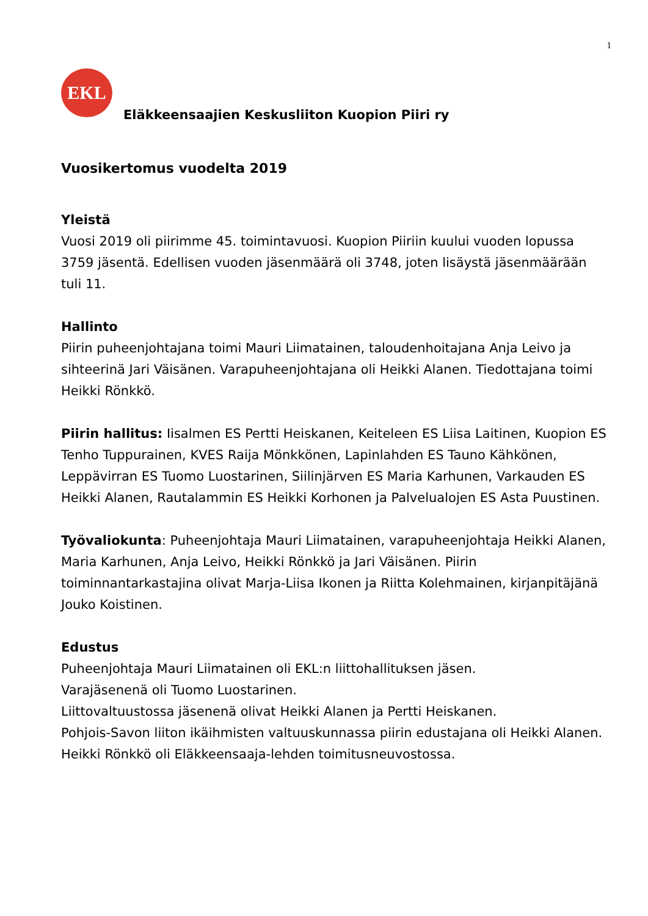1
EKL
Eläkkeensaajien Keskusliiton Kuopion Piiri ry
Vuosikertomus vuodelta 2019
Yleistä
Vuosi 2019 oli piirimme 45. toimintavuosi. Kuopion Piiriin kuului vuoden lopussa 3759 jäsentä. Edellisen vuoden jäsenmäärä oli 3748, joten lisäystä jäsenmäärään tuli 11.
Hallinto
Piirin puheenjohtajana toimi Mauri Liimatainen, taloudenhoitajana Anja Leivo ja sihteerinä Jari Väisänen. Varapuheenjohtajana oli Heikki Alanen. Tiedottajana toimi Heikki Rönkkö.
Piirin hallitus: Iisalmen ES Pertti Heiskanen, Keiteleen ES Liisa Laitinen, Kuopion ES Tenho Tuppurainen, KVES Raija Mönkkönen, Lapinlahden ES Tauno Kähkönen, Leppävirran ES Tuomo Luostarinen, Siilinjärven ES Maria Karhunen, Varkauden ES Heikki Alanen, Rautalammin ES Heikki Korhonen ja Palvelualojen ES Asta Puustinen.
Työvaliokunta: Puheenjohtaja Mauri Liimatainen, varapuheenjohtaja Heikki Alanen, Maria Karhunen, Anja Leivo, Heikki Rönkkö ja Jari Väisänen. Piirin toiminnantarkastajina olivat Marja-Liisa Ikonen ja Riitta Kolehmainen, kirjanpitäjänä Jouko Koistinen.
Edustus
Puheenjohtaja Mauri Liimatainen oli EKL:n liittohallituksen jäsen.
Varajäsenenä oli Tuomo Luostarinen.
Liittovaltuustossa jäsenenä olivat Heikki Alanen ja Pertti Heiskanen.
Pohjois-Savon liiton ikäihmisten valtuuskunnassa piirin edustajana oli Heikki Alanen. Heikki Rönkkö oli Eläkkeensaaja-lehden toimitusneuvostossa.